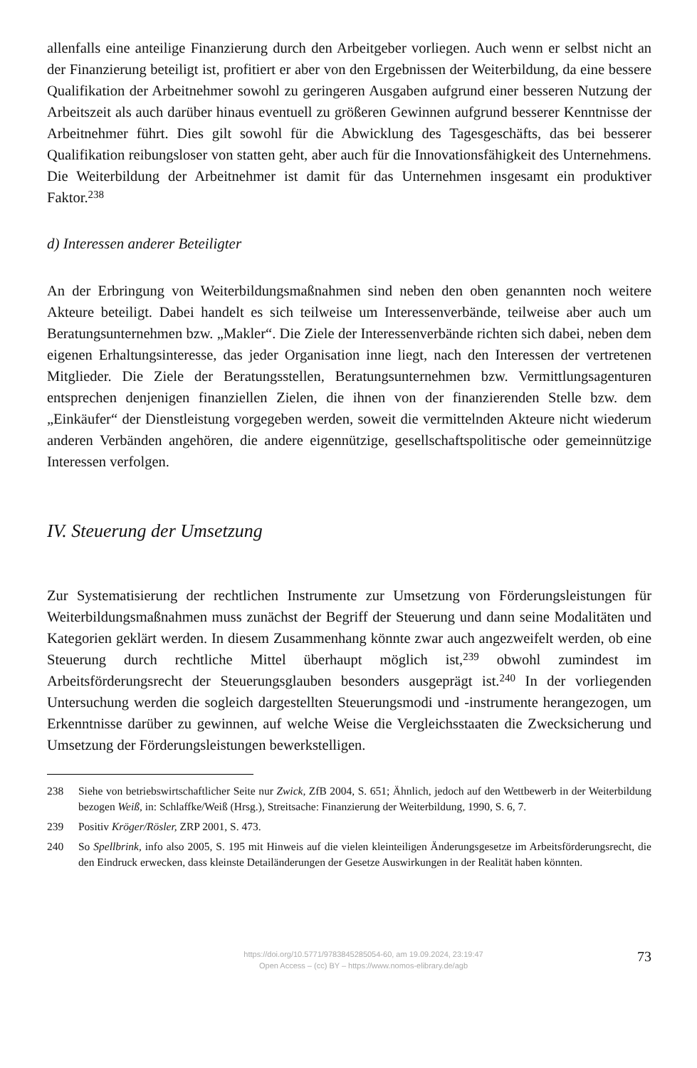allenfalls eine anteilige Finanzierung durch den Arbeitgeber vorliegen. Auch wenn er selbst nicht an der Finanzierung beteiligt ist, profitiert er aber von den Ergebnissen der Weiterbildung, da eine bessere Qualifikation der Arbeitnehmer sowohl zu geringeren Ausgaben aufgrund einer besseren Nutzung der Arbeitszeit als auch darüber hinaus eventuell zu größeren Gewinnen aufgrund besserer Kenntnisse der Arbeitnehmer führt. Dies gilt sowohl für die Abwicklung des Tagesgeschäfts, das bei besserer Qualifikation reibungsloser von statten geht, aber auch für die Innovationsfähigkeit des Unternehmens. Die Weiterbildung der Arbeitnehmer ist damit für das Unternehmen insgesamt ein produktiver Faktor.<sup>238</sup>
d) Interessen anderer Beteiligter
An der Erbringung von Weiterbildungsmaßnahmen sind neben den oben genannten noch weitere Akteure beteiligt. Dabei handelt es sich teilweise um Interessenverbände, teilweise aber auch um Beratungsunternehmen bzw. „Makler“. Die Ziele der Interessenverbände richten sich dabei, neben dem eigenen Erhaltungsinteresse, das jeder Organisation inne liegt, nach den Interessen der vertretenen Mitglieder. Die Ziele der Beratungsstellen, Beratungsunternehmen bzw. Vermittlungsagenturen entsprechen denjenigen finanziellen Zielen, die ihnen von der finanzierenden Stelle bzw. dem „Einkäufer“ der Dienstleistung vorgegeben werden, soweit die vermittelnden Akteure nicht wiederum anderen Verbänden angehören, die andere eigennützige, gesellschaftspolitische oder gemeinnützige Interessen verfolgen.
IV. Steuerung der Umsetzung
Zur Systematisierung der rechtlichen Instrumente zur Umsetzung von Förderungsleistungen für Weiterbildungsmaßnahmen muss zunächst der Begriff der Steuerung und dann seine Modalitäten und Kategorien geklärt werden. In diesem Zusammenhang könnte zwar auch angezweifelt werden, ob eine Steuerung durch rechtliche Mittel überhaupt möglich ist,<sup>239</sup> obwohl zumindest im Arbeitsförderungsrecht der Steuerungsglauben besonders ausgeprägt ist.<sup>240</sup> In der vorliegenden Untersuchung werden die sogleich dargestellten Steuerungsmodi und -instrumente herangezogen, um Erkenntnisse darüber zu gewinnen, auf welche Weise die Vergleichsstaaten die Zwecksicherung und Umsetzung der Förderungsleistungen bewerkstelligen.
238 Siehe von betriebswirtschaftlicher Seite nur Zwick, ZfB 2004, S. 651; Ähnlich, jedoch auf den Wettbewerb in der Weiterbildung bezogen Weiß, in: Schlaffke/Weiß (Hrsg.), Streitsache: Finanzierung der Weiterbildung, 1990, S. 6, 7.
239 Positiv Kröger/Rösler, ZRP 2001, S. 473.
240 So Spellbrink, info also 2005, S. 195 mit Hinweis auf die vielen kleinteiligen Änderungsgesetze im Arbeitsförderungsrecht, die den Eindruck erwecken, dass kleinste Detailänderungen der Gesetze Auswirkungen in der Realität haben könnten.
https://doi.org/10.5771/9783845285054-60, am 19.09.2024, 23:19:47
Open Access – (cc) BY – https://www.nomos-elibrary.de/agb
73